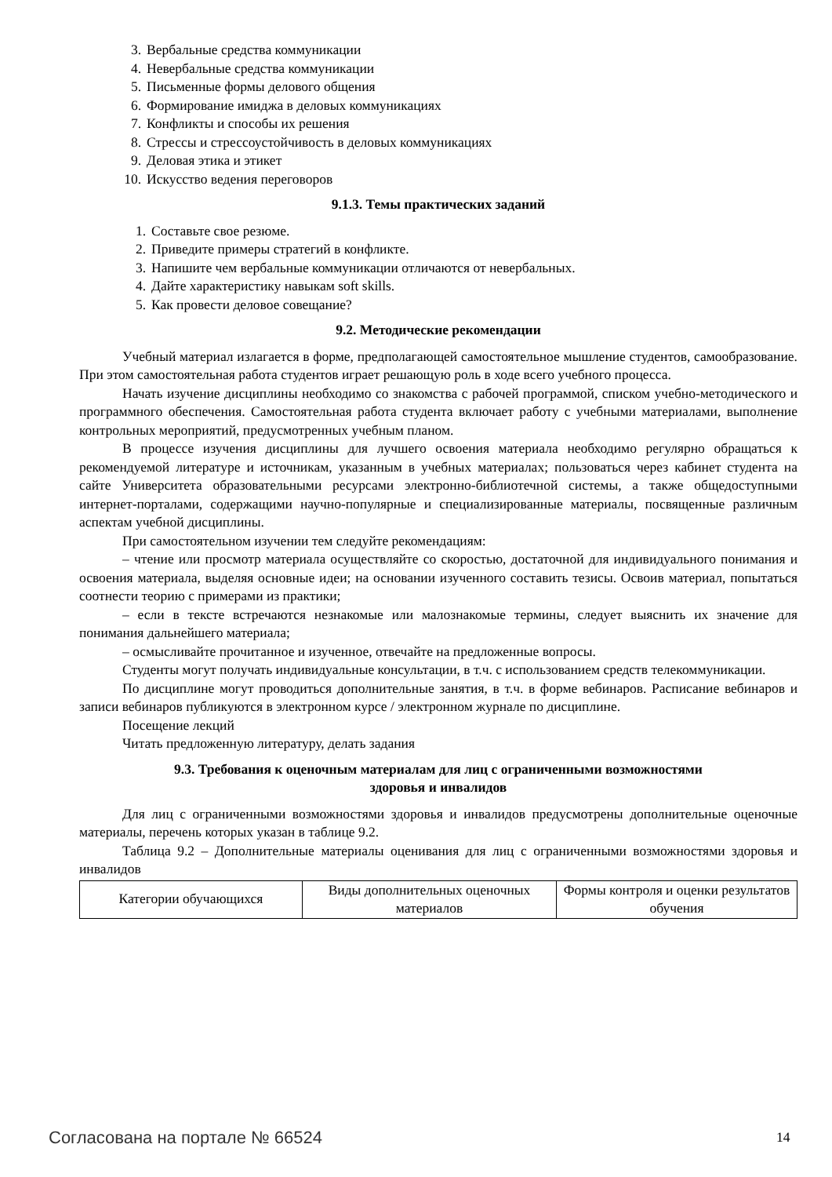3. Вербальные средства коммуникации
4. Невербальные средства коммуникации
5. Письменные формы делового общения
6. Формирование имиджа в деловых коммуникациях
7. Конфликты и способы их решения
8. Стрессы и стрессоустойчивость в деловых коммуникациях
9. Деловая этика и этикет
10. Искусство ведения переговоров
9.1.3. Темы практических заданий
1. Составьте свое резюме.
2. Приведите примеры стратегий в конфликте.
3. Напишите чем вербальные коммуникации отличаются от невербальных.
4. Дайте характеристику навыкам soft skills.
5. Как провести деловое совещание?
9.2. Методические рекомендации
Учебный материал излагается в форме, предполагающей самостоятельное мышление студентов, самообразование. При этом самостоятельная работа студентов играет решающую роль в ходе всего учебного процесса.
Начать изучение дисциплины необходимо со знакомства с рабочей программой, списком учебно-методического и программного обеспечения. Самостоятельная работа студента включает работу с учебными материалами, выполнение контрольных мероприятий, предусмотренных учебным планом.
В процессе изучения дисциплины для лучшего освоения материала необходимо регулярно обращаться к рекомендуемой литературе и источникам, указанным в учебных материалах; пользоваться через кабинет студента на сайте Университета образовательными ресурсами электронно-библиотечной системы, а также общедоступными интернет-порталами, содержащими научно-популярные и специализированные материалы, посвященные различным аспектам учебной дисциплины.
При самостоятельном изучении тем следуйте рекомендациям:
– чтение или просмотр материала осуществляйте со скоростью, достаточной для индивидуального понимания и освоения материала, выделяя основные идеи; на основании изученного составить тезисы. Освоив материал, попытаться соотнести теорию с примерами из практики;
– если в тексте встречаются незнакомые или малознакомые термины, следует выяснить их значение для понимания дальнейшего материала;
– осмысливайте прочитанное и изученное, отвечайте на предложенные вопросы.
Студенты могут получать индивидуальные консультации, в т.ч. с использованием средств телекоммуникации.
По дисциплине могут проводиться дополнительные занятия, в т.ч. в форме вебинаров. Расписание вебинаров и записи вебинаров публикуются в электронном курсе / электронном журнале по дисциплине.
Посещение лекций
Читать предложенную литературу, делать задания
9.3. Требования к оценочным материалам для лиц с ограниченными возможностями
здоровья и инвалидов
Для лиц с ограниченными возможностями здоровья и инвалидов предусмотрены дополнительные оценочные материалы, перечень которых указан в таблице 9.2.
Таблица 9.2 – Дополнительные материалы оценивания для лиц с ограниченными возможностями здоровья и инвалидов
| Категории обучающихся | Виды дополнительных оценочных материалов | Формы контроля и оценки результатов обучения |
Согласована на портале № 66524 14